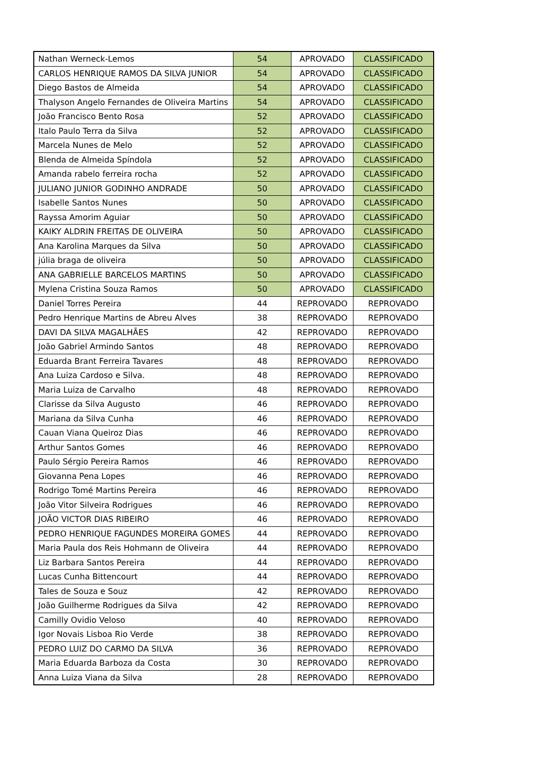| Nathan Werneck-Lemos | 54 | APROVADO | CLASSIFICADO |
| CARLOS HENRIQUE RAMOS DA SILVA JUNIOR | 54 | APROVADO | CLASSIFICADO |
| Diego Bastos de Almeida | 54 | APROVADO | CLASSIFICADO |
| Thalyson Angelo Fernandes de Oliveira Martins | 54 | APROVADO | CLASSIFICADO |
| João Francisco Bento Rosa | 52 | APROVADO | CLASSIFICADO |
| Italo Paulo Terra da Silva | 52 | APROVADO | CLASSIFICADO |
| Marcela Nunes de Melo | 52 | APROVADO | CLASSIFICADO |
| Blenda de Almeida Spíndola | 52 | APROVADO | CLASSIFICADO |
| Amanda rabelo ferreira rocha | 52 | APROVADO | CLASSIFICADO |
| JULIANO JUNIOR GODINHO ANDRADE | 50 | APROVADO | CLASSIFICADO |
| Isabelle Santos Nunes | 50 | APROVADO | CLASSIFICADO |
| Rayssa Amorim Aguiar | 50 | APROVADO | CLASSIFICADO |
| KAIKY ALDRIN FREITAS DE OLIVEIRA | 50 | APROVADO | CLASSIFICADO |
| Ana Karolina Marques da Silva | 50 | APROVADO | CLASSIFICADO |
| júlia braga de oliveira | 50 | APROVADO | CLASSIFICADO |
| ANA GABRIELLE BARCELOS MARTINS | 50 | APROVADO | CLASSIFICADO |
| Mylena Cristina Souza Ramos | 50 | APROVADO | CLASSIFICADO |
| Daniel Torres Pereira | 44 | REPROVADO | REPROVADO |
| Pedro Henrique Martins de Abreu Alves | 38 | REPROVADO | REPROVADO |
| DAVI DA SILVA MAGALHÃES | 42 | REPROVADO | REPROVADO |
| João Gabriel Armindo Santos | 48 | REPROVADO | REPROVADO |
| Eduarda Brant Ferreira Tavares | 48 | REPROVADO | REPROVADO |
| Ana Luiza Cardoso e Silva. | 48 | REPROVADO | REPROVADO |
| Maria Luiza de Carvalho | 48 | REPROVADO | REPROVADO |
| Clarisse da Silva Augusto | 46 | REPROVADO | REPROVADO |
| Mariana da Silva Cunha | 46 | REPROVADO | REPROVADO |
| Cauan Viana Queiroz Dias | 46 | REPROVADO | REPROVADO |
| Arthur Santos Gomes | 46 | REPROVADO | REPROVADO |
| Paulo Sérgio Pereira Ramos | 46 | REPROVADO | REPROVADO |
| Giovanna Pena Lopes | 46 | REPROVADO | REPROVADO |
| Rodrigo Tomé Martins Pereira | 46 | REPROVADO | REPROVADO |
| João Vitor Silveira Rodrigues | 46 | REPROVADO | REPROVADO |
| JOÃO VICTOR DIAS RIBEIRO | 46 | REPROVADO | REPROVADO |
| PEDRO HENRIQUE FAGUNDES MOREIRA GOMES | 44 | REPROVADO | REPROVADO |
| Maria Paula dos Reis Hohmann de Oliveira | 44 | REPROVADO | REPROVADO |
| Liz Barbara Santos Pereira | 44 | REPROVADO | REPROVADO |
| Lucas Cunha Bittencourt | 44 | REPROVADO | REPROVADO |
| Tales de Souza e Souz | 42 | REPROVADO | REPROVADO |
| João Guilherme Rodrigues da Silva | 42 | REPROVADO | REPROVADO |
| Camilly Ovidio Veloso | 40 | REPROVADO | REPROVADO |
| Igor Novais Lisboa Rio Verde | 38 | REPROVADO | REPROVADO |
| PEDRO LUIZ DO CARMO DA SILVA | 36 | REPROVADO | REPROVADO |
| Maria Eduarda Barboza da Costa | 30 | REPROVADO | REPROVADO |
| Anna Luiza Viana da Silva | 28 | REPROVADO | REPROVADO |